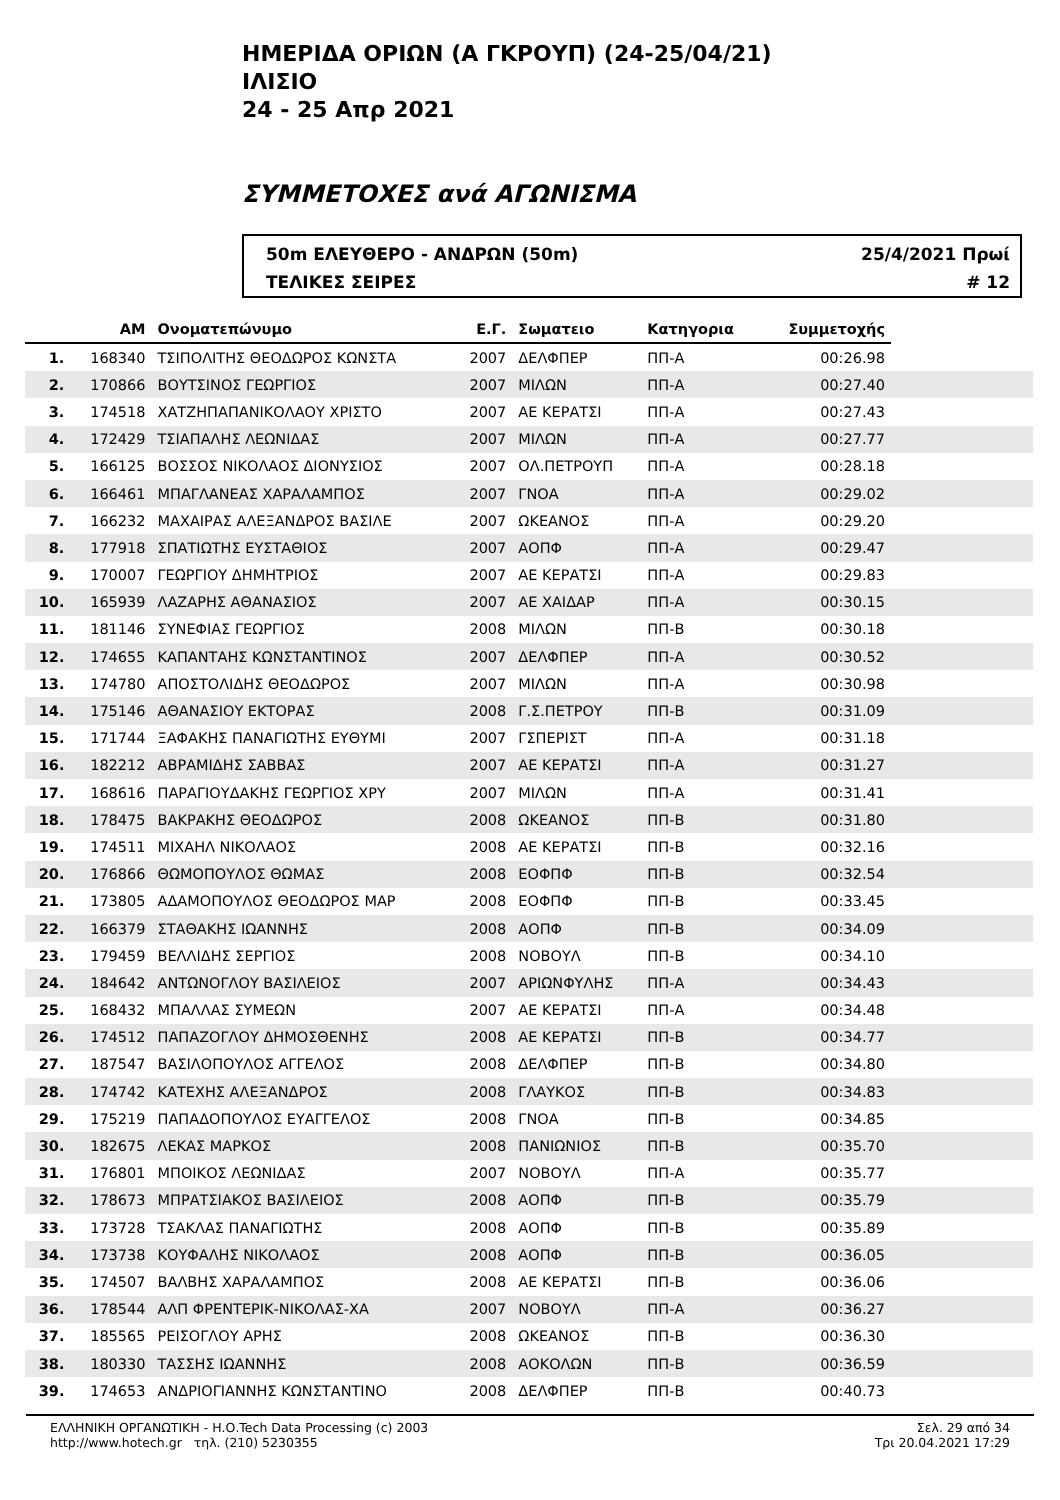ΗΜΕΡΙΔΑ ΟΡΙΩΝ (Α ΓΚΡΟΥΠ) (24-25/04/21)
ΙΛΙΣΙΟ
24 - 25 Απρ 2021
ΣΥΜΜΕΤΟΧΕΣ ανά ΑΓΩΝΙΣΜΑ
50m ΕΛΕΥΘΕΡΟ - ΑΝΔΡΩΝ (50m)
ΤΕΛΙΚΕΣ ΣΕΙΡΕΣ
25/4/2021 Πρωί
# 12
| | ΑΜ | Ονοματεπώνυμο | Ε.Γ. | Σωματειο | Κατηγορια | Συμμετοχής | |
| --- | --- | --- | --- | --- | --- | --- | --- |
| 1. | 168340 | ΤΣΙΠΟΛΙΤΗΣ ΘΕΟΔΩΡΟΣ ΚΩΝΣΤΑ | 2007 | ΔΕΛΦΠΕΡ | ΠΠ-Α | 00:26.98 | |
| 2. | 170866 | ΒΟΥΤΣΙΝΟΣ ΓΕΩΡΓΙΟΣ | 2007 | ΜΙΛΩΝ | ΠΠ-Α | 00:27.40 | |
| 3. | 174518 | ΧΑΤΖΗΠΑΠΑΝΙΚΟΛΑΟΥ ΧΡΙΣΤΟ | 2007 | ΑΕ ΚΕΡΑΤΣΙ | ΠΠ-Α | 00:27.43 | |
| 4. | 172429 | ΤΣΙΑΠΑΛΗΣ ΛΕΩΝΙΔΑΣ | 2007 | ΜΙΛΩΝ | ΠΠ-Α | 00:27.77 | |
| 5. | 166125 | ΒΟΣΣΟΣ ΝΙΚΟΛΑΟΣ ΔΙΟΝΥΣΙΟΣ | 2007 | ΟΛ.ΠΕΤΡΟΥΠ | ΠΠ-Α | 00:28.18 | |
| 6. | 166461 | ΜΠΑΓΛΑΝΕΑΣ ΧΑΡΑΛΑΜΠΟΣ | 2007 | ΓΝΟΑ | ΠΠ-Α | 00:29.02 | |
| 7. | 166232 | ΜΑΧΑΙΡΑΣ ΑΛΕΞΑΝΔΡΟΣ ΒΑΣΙΛΕ | 2007 | ΩΚΕΑΝΟΣ | ΠΠ-Α | 00:29.20 | |
| 8. | 177918 | ΣΠΑΤΙΩΤΗΣ ΕΥΣΤΑΘΙΟΣ | 2007 | ΑΟΠΦ | ΠΠ-Α | 00:29.47 | |
| 9. | 170007 | ΓΕΩΡΓΙΟΥ ΔΗΜΗΤΡΙΟΣ | 2007 | ΑΕ ΚΕΡΑΤΣΙ | ΠΠ-Α | 00:29.83 | |
| 10. | 165939 | ΛΑΖΑΡΗΣ ΑΘΑΝΑΣΙΟΣ | 2007 | ΑΕ ΧΑΙΔΑΡ | ΠΠ-Α | 00:30.15 | |
| 11. | 181146 | ΣΥΝΕΦΙΑΣ ΓΕΩΡΓΙΟΣ | 2008 | ΜΙΛΩΝ | ΠΠ-Β | 00:30.18 | |
| 12. | 174655 | ΚΑΠΑΝΤΑΗΣ ΚΩΝΣΤΑΝΤΙΝΟΣ | 2007 | ΔΕΛΦΠΕΡ | ΠΠ-Α | 00:30.52 | |
| 13. | 174780 | ΑΠΟΣΤΟΛΙΔΗΣ ΘΕΟΔΩΡΟΣ | 2007 | ΜΙΛΩΝ | ΠΠ-Α | 00:30.98 | |
| 14. | 175146 | ΑΘΑΝΑΣΙΟΥ ΕΚΤΟΡΑΣ | 2008 | Γ.Σ.ΠΕΤΡΟΥ | ΠΠ-Β | 00:31.09 | |
| 15. | 171744 | ΞΑΦΑΚΗΣ ΠΑΝΑΓΙΩΤΗΣ ΕΥΘΥΜΙ | 2007 | ΓΣΠΕΡΙΣΤ | ΠΠ-Α | 00:31.18 | |
| 16. | 182212 | ΑΒΡΑΜΙΔΗΣ ΣΑΒΒΑΣ | 2007 | ΑΕ ΚΕΡΑΤΣΙ | ΠΠ-Α | 00:31.27 | |
| 17. | 168616 | ΠΑΡΑΓΙΟΥΔΑΚΗΣ ΓΕΩΡΓΙΟΣ ΧΡΥ | 2007 | ΜΙΛΩΝ | ΠΠ-Α | 00:31.41 | |
| 18. | 178475 | ΒΑΚΡΑΚΗΣ ΘΕΟΔΩΡΟΣ | 2008 | ΩΚΕΑΝΟΣ | ΠΠ-Β | 00:31.80 | |
| 19. | 174511 | ΜΙΧΑΗΛ ΝΙΚΟΛΑΟΣ | 2008 | ΑΕ ΚΕΡΑΤΣΙ | ΠΠ-Β | 00:32.16 | |
| 20. | 176866 | ΘΩΜΟΠΟΥΛΟΣ ΘΩΜΑΣ | 2008 | ΕΟΦΠΦ | ΠΠ-Β | 00:32.54 | |
| 21. | 173805 | ΑΔΑΜΟΠΟΥΛΟΣ ΘΕΟΔΩΡΟΣ ΜΑΡ | 2008 | ΕΟΦΠΦ | ΠΠ-Β | 00:33.45 | |
| 22. | 166379 | ΣΤΑΘΑΚΗΣ ΙΩΑΝΝΗΣ | 2008 | ΑΟΠΦ | ΠΠ-Β | 00:34.09 | |
| 23. | 179459 | ΒΕΛΛΙΔΗΣ ΣΕΡΓΙΟΣ | 2008 | ΝΟΒΟΥΛ | ΠΠ-Β | 00:34.10 | |
| 24. | 184642 | ΑΝΤΩΝΟΓΛΟΥ ΒΑΣΙΛΕΙΟΣ | 2007 | ΑΡΙΩΝΦΥΛΗΣ | ΠΠ-Α | 00:34.43 | |
| 25. | 168432 | ΜΠΑΛΛΑΣ ΣΥΜΕΩΝ | 2007 | ΑΕ ΚΕΡΑΤΣΙ | ΠΠ-Α | 00:34.48 | |
| 26. | 174512 | ΠΑΠΑΖΟΓΛΟΥ ΔΗΜΟΣΘΕΝΗΣ | 2008 | ΑΕ ΚΕΡΑΤΣΙ | ΠΠ-Β | 00:34.77 | |
| 27. | 187547 | ΒΑΣΙΛΟΠΟΥΛΟΣ ΑΓΓΕΛΟΣ | 2008 | ΔΕΛΦΠΕΡ | ΠΠ-Β | 00:34.80 | |
| 28. | 174742 | ΚΑΤΕΧΗΣ ΑΛΕΞΑΝΔΡΟΣ | 2008 | ΓΛΑΥΚΟΣ | ΠΠ-Β | 00:34.83 | |
| 29. | 175219 | ΠΑΠΑΔΟΠΟΥΛΟΣ ΕΥΑΓΓΕΛΟΣ | 2008 | ΓΝΟΑ | ΠΠ-Β | 00:34.85 | |
| 30. | 182675 | ΛΕΚΑΣ ΜΑΡΚΟΣ | 2008 | ΠΑΝΙΩΝΙΟΣ | ΠΠ-Β | 00:35.70 | |
| 31. | 176801 | ΜΠΟΙΚΟΣ ΛΕΩΝΙΔΑΣ | 2007 | ΝΟΒΟΥΛ | ΠΠ-Α | 00:35.77 | |
| 32. | 178673 | ΜΠΡΑΤΣΙΑΚΟΣ ΒΑΣΙΛΕΙΟΣ | 2008 | ΑΟΠΦ | ΠΠ-Β | 00:35.79 | |
| 33. | 173728 | ΤΣΑΚΛΑΣ ΠΑΝΑΓΙΩΤΗΣ | 2008 | ΑΟΠΦ | ΠΠ-Β | 00:35.89 | |
| 34. | 173738 | ΚΟΥΦΑΛΗΣ ΝΙΚΟΛΑΟΣ | 2008 | ΑΟΠΦ | ΠΠ-Β | 00:36.05 | |
| 35. | 174507 | ΒΑΛΒΗΣ ΧΑΡΑΛΑΜΠΟΣ | 2008 | ΑΕ ΚΕΡΑΤΣΙ | ΠΠ-Β | 00:36.06 | |
| 36. | 178544 | ΑΛΠ ΦΡΕΝΤΕΡΙΚ-ΝΙΚΟΛΑΣ-ΧΑ | 2007 | ΝΟΒΟΥΛ | ΠΠ-Α | 00:36.27 | |
| 37. | 185565 | ΡΕΙΣΟΓΛΟΥ ΑΡΗΣ | 2008 | ΩΚΕΑΝΟΣ | ΠΠ-Β | 00:36.30 | |
| 38. | 180330 | ΤΑΣΣΗΣ ΙΩΑΝΝΗΣ | 2008 | ΑΟΚΟΛΩΝ | ΠΠ-Β | 00:36.59 | |
| 39. | 174653 | ΑΝΔΡΙΟΓΙΑΝΝΗΣ ΚΩΝΣΤΑΝΤΙΝΟ | 2008 | ΔΕΛΦΠΕΡ | ΠΠ-Β | 00:40.73 | |
ΕΛΛΗΝΙΚΗ ΟΡΓΑΝΩΤΙΚΗ - Η.Ο.Tech Data Processing (c) 2003
http://www.hotech.gr τηλ. (210) 5230355
Σελ. 29 από 34
Τρι 20.04.2021 17:29